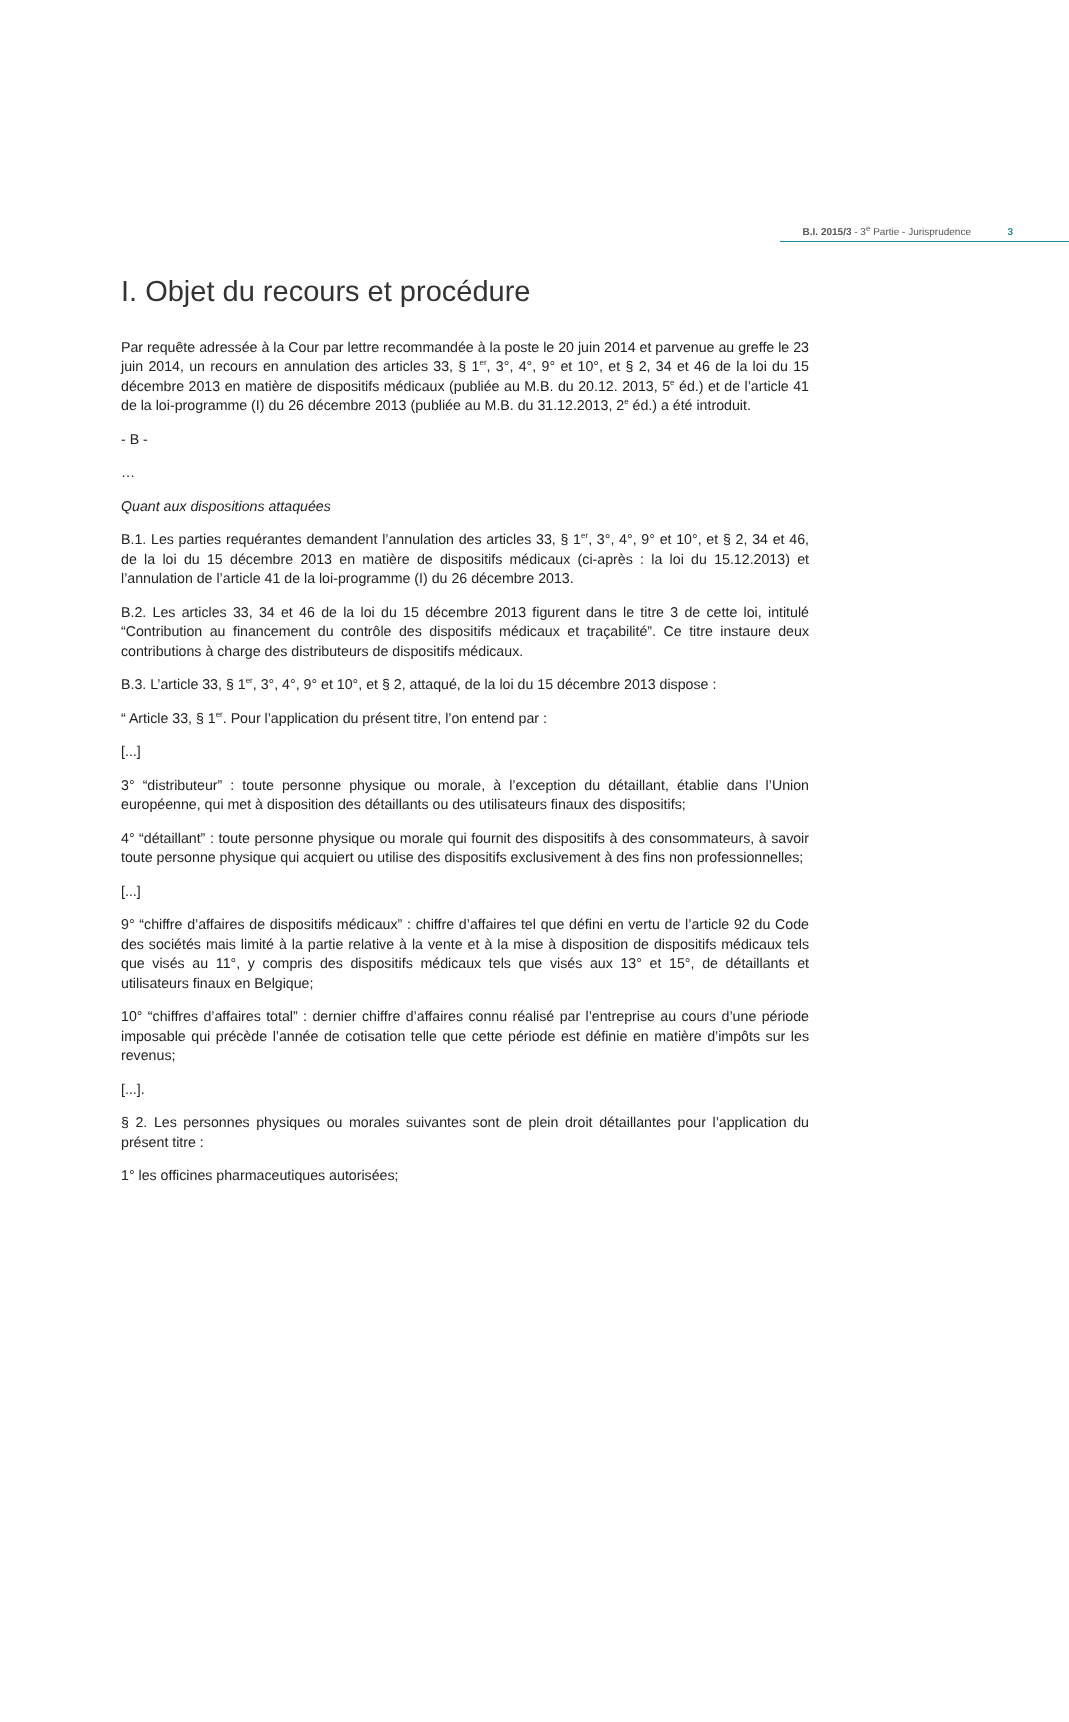B.I. 2015/3 - 3<sup>e</sup> Partie - Jurisprudence 3
I. Objet du recours et procédure
Par requête adressée à la Cour par lettre recommandée à la poste le 20 juin 2014 et parvenue au greffe le 23 juin 2014, un recours en annulation des articles 33, § 1<sup>er</sup>, 3°, 4°, 9° et 10°, et § 2, 34 et 46 de la loi du 15 décembre 2013 en matière de dispositifs médicaux (publiée au M.B. du 20.12. 2013, 5<sup>e</sup> éd.) et de l’article 41 de la loi-programme (I) du 26 décembre 2013 (publiée au M.B. du 31.12.2013, 2<sup>e</sup> éd.) a été introduit.
- B -
…
Quant aux dispositions attaquées
B.1. Les parties requérantes demandent l’annulation des articles 33, § 1<sup>er</sup>, 3°, 4°, 9° et 10°, et § 2, 34 et 46, de la loi du 15 décembre 2013 en matière de dispositifs médicaux (ci-après : la loi du 15.12.2013) et l’annulation de l’article 41 de la loi-programme (I) du 26 décembre 2013.
B.2. Les articles 33, 34 et 46 de la loi du 15 décembre 2013 figurent dans le titre 3 de cette loi, intitulé “Contribution au financement du contrôle des dispositifs médicaux et traçabilité”. Ce titre instaure deux contributions à charge des distributeurs de dispositifs médicaux.
B.3. L’article 33, § 1<sup>er</sup>, 3°, 4°, 9° et 10°, et § 2, attaqué, de la loi du 15 décembre 2013 dispose :
“ Article 33, § 1<sup>er</sup>. Pour l’application du présent titre, l’on entend par :
[...]
3° “distributeur” : toute personne physique ou morale, à l’exception du détaillant, établie dans l’Union européenne, qui met à disposition des détaillants ou des utilisateurs finaux des dispositifs;
4° “détaillant” : toute personne physique ou morale qui fournit des dispositifs à des consommateurs, à savoir toute personne physique qui acquiert ou utilise des dispositifs exclusivement à des fins non professionnelles;
[...]
9° “chiffre d’affaires de dispositifs médicaux” : chiffre d’affaires tel que défini en vertu de l’article 92 du Code des sociétés mais limité à la partie relative à la vente et à la mise à disposition de dispositifs médicaux tels que visés au 11°, y compris des dispositifs médicaux tels que visés aux 13° et 15°, de détaillants et utilisateurs finaux en Belgique;
10° “chiffres d’affaires total” : dernier chiffre d’affaires connu réalisé par l’entreprise au cours d’une période imposable qui précède l’année de cotisation telle que cette période est définie en matière d’impôts sur les revenus;
[...].
§ 2. Les personnes physiques ou morales suivantes sont de plein droit détaillantes pour l’application du présent titre :
1° les officines pharmaceutiques autorisées;